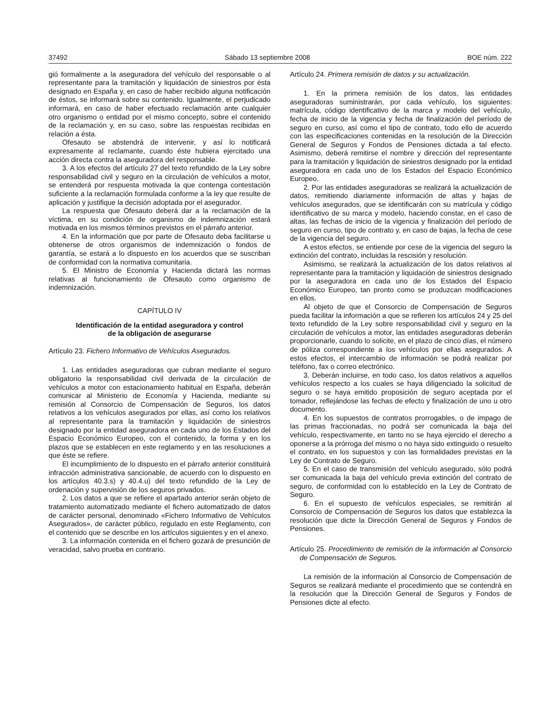37492 Sábado 13 septiembre 2008 BOE núm. 222
gió formalmente a la aseguradora del vehículo del responsable o al representante para la tramitación y liquidación de siniestros por ésta designado en España y, en caso de haber recibido alguna notificación de éstos, se informará sobre su contenido. Igualmente, el perjudicado informará, en caso de haber efectuado reclamación ante cualquier otro organismo o entidad por el mismo concepto, sobre el contenido de la reclamación y, en su caso, sobre las respuestas recibidas en relación a ésta.
Ofesauto se abstendrá de intervenir, y así lo notificará expresamente al reclamante, cuando éste hubiera ejercitado una acción directa contra la aseguradora del responsable.
3. A los efectos del artículo 27 del texto refundido de la Ley sobre responsabilidad civil y seguro en la circulación de vehículos a motor, se entenderá por respuesta motivada la que contenga contestación suficiente a la reclamación formulada conforme a la ley que resulte de aplicación y justifique la decisión adoptada por el asegurador.
La respuesta que Ofesauto deberá dar a la reclamación de la víctima, en su condición de organismo de indemnización estará motivada en los mismos términos previstos en el párrafo anterior.
4. En la información que por parte de Ofesauto deba facilitarse u obtenerse de otros organismos de indemnización o fondos de garantía, se estará a lo dispuesto en los acuerdos que se suscriban de conformidad con la normativa comunitaria.
5. El Ministro de Economía y Hacienda dictará las normas relativas al funcionamiento de Ofesauto como organismo de indemnización.
CAPÍTULO IV
Identificación de la entidad aseguradora y control
de la obligación de asegurarse
Artículo 23. Fichero Informativo de Vehículos Asegurados.
1. Las entidades aseguradoras que cubran mediante el seguro obligatorio la responsabilidad civil derivada de la circulación de vehículos a motor con estacionamiento habitual en España, deberán comunicar al Ministerio de Economía y Hacienda, mediante su remisión al Consorcio de Compensación de Seguros, los datos relativos a los vehículos asegurados por ellas, así como los relativos al representante para la tramitación y liquidación de siniestros designado por la entidad aseguradora en cada uno de los Estados del Espacio Económico Europeo, con el contenido, la forma y en los plazos que se establecen en este reglamento y en las resoluciones a que éste se refiere.
El incumplimiento de lo dispuesto en el párrafo anterior constituirá infracción administrativa sancionable, de acuerdo con lo dispuesto en los artículos 40.3.s) y 40.4.u) del texto refundido de la Ley de ordenación y supervisión de los seguros privados.
2. Los datos a que se refiere el apartado anterior serán objeto de tratamiento automatizado mediante el fichero automatizado de datos de carácter personal, denominado «Fichero Informativo de Vehículos Asegurados», de carácter público, regulado en este Reglamento, con el contenido que se describe en los artículos siguientes y en el anexo.
3. La información contenida en el fichero gozará de presunción de veracidad, salvo prueba en contrario.
Artículo 24. Primera remisión de datos y su actualización.
1. En la primera remisión de los datos, las entidades aseguradoras suministrarán, por cada vehículo, los siguientes: matrícula, código identificativo de la marca y modelo del vehículo, fecha de inicio de la vigencia y fecha de finalización del período de seguro en curso, así como el tipo de contrato, todo ello de acuerdo con las especificaciones contenidas en la resolución de la Dirección General de Seguros y Fondos de Pensiones dictada a tal efecto. Asimismo, deberá remitirse el nombre y dirección del representante para la tramitación y liquidación de siniestros designado por la entidad aseguradora en cada uno de los Estados del Espacio Económico Europeo.
2. Por las entidades aseguradoras se realizará la actualización de datos, remitiendo diariamente información de altas y bajas de vehículos asegurados, que se identificarán con su matrícula y código identificativo de su marca y modelo, haciendo constar, en el caso de altas, las fechas de inicio de la vigencia y finalización del período de seguro en curso, tipo de contrato y, en caso de bajas, la fecha de cese de la vigencia del seguro.
A estos efectos, se entiende por cese de la vigencia del seguro la extinción del contrato, incluidas la rescisión y resolución.
Asimismo, se realizará la actualización de los datos relativos al representante para la tramitación y liquidación de siniestros designado por la aseguradora en cada uno de los Estados del Espacio Económico Europeo, tan pronto como se produzcan modificaciones en ellos.
Al objeto de que el Consorcio de Compensación de Seguros pueda facilitar la información a que se refieren los artículos 24 y 25 del texto refundido de la Ley sobre responsabilidad civil y seguro en la circulación de vehículos a motor, las entidades aseguradoras deberán proporcionarle, cuando lo solicite, en el plazo de cinco días, el número de póliza correspondiente a los vehículos por ellas asegurados. A estos efectos, el intercambio de información se podrá realizar por teléfono, fax o correo electrónico.
3. Deberán incluirse, en todo caso, los datos relativos a aquellos vehículos respecto a los cuales se haya diligenciado la solicitud de seguro o se haya emitido proposición de seguro aceptada por el tomador, reflejándose las fechas de efecto y finalización de uno u otro documento.
4. En los supuestos de contratos prorrogables, o de impago de las primas fraccionadas, no podrá ser comunicada la baja del vehículo, respectivamente, en tanto no se haya ejercido el derecho a oponerse a la prórroga del mismo o no haya sido extinguido o resuelto el contrato, en los supuestos y con las formalidades previstas en la Ley de Contrato de Seguro.
5. En el caso de transmisión del vehículo asegurado, sólo podrá ser comunicada la baja del vehículo previa extinción del contrato de seguro, de conformidad con lo establecido en la Ley de Contrato de Seguro.
6. En el supuesto de vehículos especiales, se remitirán al Consorcio de Compensación de Seguros los datos que establezca la resolución que dicte la Dirección General de Seguros y Fondos de Pensiones.
Artículo 25. Procedimiento de remisión de la información al Consorcio de Compensación de Seguros.
La remisión de la información al Consorcio de Compensación de Seguros se realizará mediante el procedimiento que se contendrá en la resolución que la Dirección General de Seguros y Fondos de Pensiones dicte al efecto.